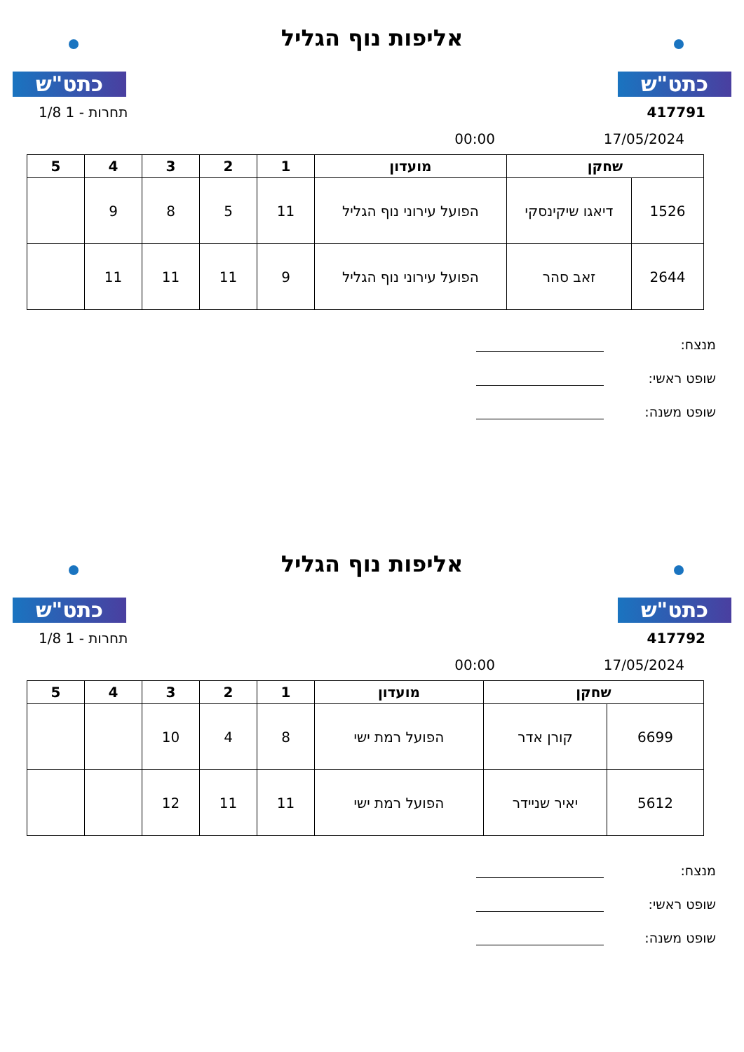כתט"ש
אליפות נוף הגליל
כתט"ש
417791 תחרות - 1 1/8
17/05/2024 00:00
| שחקן | | מועדון | 1 | 2 | 3 | 4 | 5 |
| --- | --- | --- | --- | --- | --- | --- | --- |
| 1526 | דיאגו שיקינסקי | הפועל עירוני נוף הגליל | 11 | 5 | 8 | 9 | |
| 2644 | זאב סהר | הפועל עירוני נוף הגליל | 9 | 11 | 11 | 11 | |
מנצח:
שופט ראשי:
שופט משנה:
כתט"ש
אליפות נוף הגליל
כתט"ש
417792 תחרות - 1 1/8
17/05/2024 00:00
| שחקן | | מועדון | 1 | 2 | 3 | 4 | 5 |
| --- | --- | --- | --- | --- | --- | --- | --- |
| 6699 | קורן אדר | הפועל רמת ישי | 8 | 4 | 10 | | |
| 5612 | יאיר שניידר | הפועל רמת ישי | 11 | 11 | 12 | | |
מנצח:
שופט ראשי:
שופט משנה: